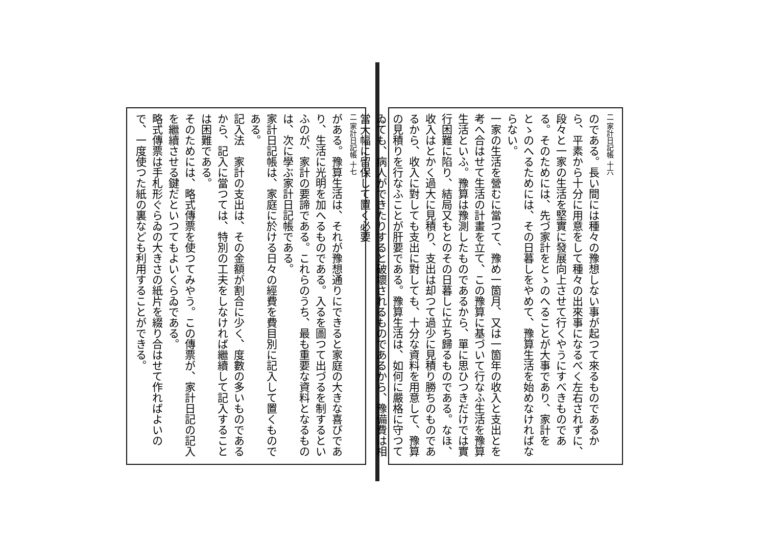二 家計日記帳 十六
のである。長い間には種々の豫想しない事が起つて來るものであるから、平素から十分に用意をして種々の出來事になるべく左右されずに、段々と一家の生活を堅實に發展向上させて行くやうにすべきものである。そのためには、先づ家計をとゝのへることが大事であり、家計をとゝのへるためには、その日暮しをやめて、豫算生活を始めなければならない。
一家の生活を營むに當つて、豫め一箇月、又は一箇年の收入と支出とを考へ合はせて生活の計畫を立て、この豫算に基づいて行なふ生活を豫算生活といふ。豫算は豫測したものであるから、單に思ひつきだけでは實行困難に陷り、結局又もとのその日暮しに立ち歸るものである。なほ、收入はとかく過大に見積り、支出は却つて過少に見積り勝ちのものであるから、收入に對しても支出に對しても、十分な資料を用意して、豫算の見積りを行なふことが肝要である。豫算生活は、如何に嚴格に守つてゐても、病人ができたりすると破壞されるものであるから、豫備費は相當大幅に留保して置く必要
二 家計日記帳 十七
がある。豫算生活は、それが豫想通りにできると家庭の大きな喜びであり、生活に光明を加へるものである。入るを圖つて出づるを制するといふのが、家計の要諦である。これらのうち、最も重要な資料となるものは、次に學ぶ家計日記帳である。
家計日記帳は、家庭に於ける日々の經費を費目別に記入して置くものである。
記入法　家計の支出は、その金額が割合に少く、度數の多いものであるから、記入に當つては、特別の工夫をしなければ繼續して記入することは困難である。
そのためには、略式傳票を使つてみやう。この傳票が、家計日記の記入を繼續させる鍵だといつてもよいくらゐである。
略式傳票は手札形ぐらゐの大きさの紙片を綴り合はせて作ればよいので、一度使つた紙の裏なども利用することができる。